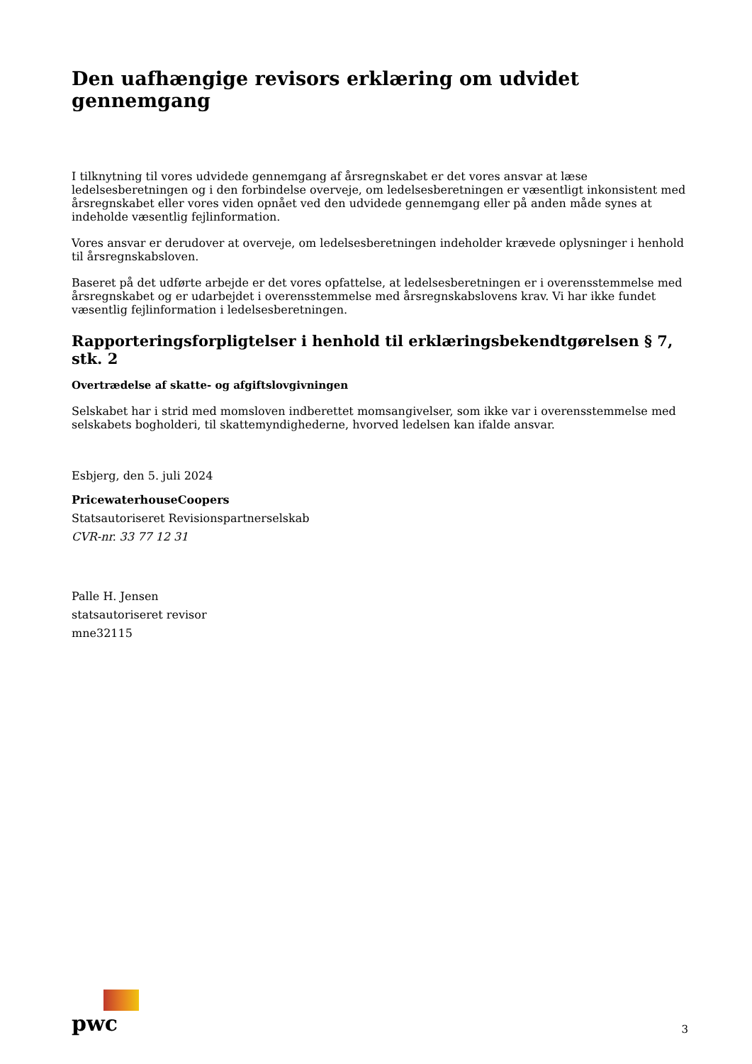Den uafhængige revisors erklæring om udvidet gennemgang
I tilknytning til vores udvidede gennemgang af årsregnskabet er det vores ansvar at læse ledelsesberetningen og i den forbindelse overveje, om ledelsesberetningen er væsentligt inkonsistent med årsregnskabet eller vores viden opnået ved den udvidede gennemgang eller på anden måde synes at indeholde væsentlig fejlinformation.
Vores ansvar er derudover at overveje, om ledelsesberetningen indeholder krævede oplysninger i henhold til årsregnskabsloven.
Baseret på det udførte arbejde er det vores opfattelse, at ledelsesberetningen er i overensstemmelse med årsregnskabet og er udarbejdet i overensstemmelse med årsregnskabslovens krav. Vi har ikke fundet væsentlig fejlinformation i ledelsesberetningen.
Rapporteringsforpligtelser i henhold til erklæringsbekendtgørelsen § 7, stk. 2
Overtrædelse af skatte- og afgiftslovgivningen
Selskabet har i strid med momsloven indberettet momsangivelser, som ikke var i overensstemmelse med selskabets bogholderi, til skattemyndighederne, hvorved ledelsen kan ifalde ansvar.
Esbjerg, den 5. juli 2024
PricewaterhouseCoopers
Statsautoriseret Revisionspartnerselskab
CVR-nr. 33 77 12 31
Palle H. Jensen
statsautoriseret revisor
mne32115
pwc
3